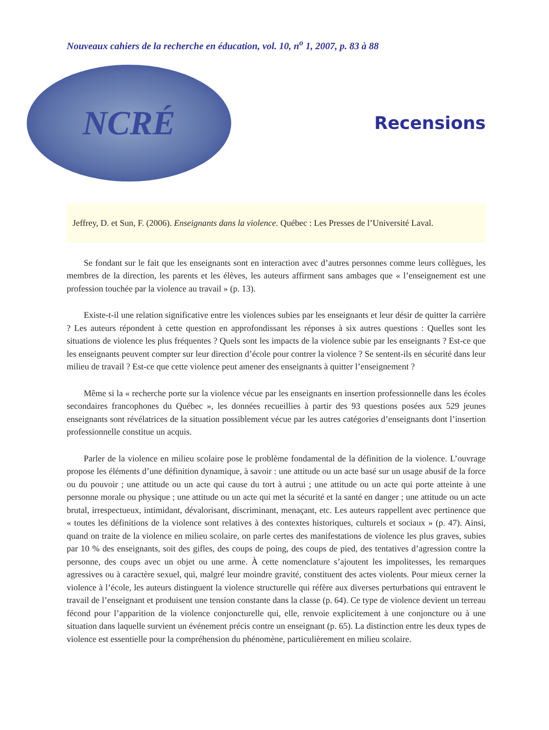Nouveaux cahiers de la recherche en éducation, vol. 10, n<sup>o</sup> 1, 2007, p. 83 à 88
NCRÉ
Recensions
Jeffrey, D. et Sun, F. (2006). Enseignants dans la violence. Québec : Les Presses de l’Université Laval.
Se fondant sur le fait que les enseignants sont en interaction avec d’autres personnes comme leurs collègues, les membres de la direction, les parents et les élèves, les auteurs affirment sans ambages que « l’enseignement est une profession touchée par la violence au travail » (p. 13).
Existe-t-il une relation significative entre les violences subies par les enseignants et leur désir de quitter la carrière ? Les auteurs répondent à cette question en approfondissant les réponses à six autres questions : Quelles sont les situations de violence les plus fréquentes ? Quels sont les impacts de la violence subie par les enseignants ? Est-ce que les enseignants peuvent compter sur leur direction d’école pour contrer la violence ? Se sentent-ils en sécurité dans leur milieu de travail ? Est-ce que cette violence peut amener des enseignants à quitter l’enseignement ?
Même si la « recherche porte sur la violence vécue par les enseignants en insertion professionnelle dans les écoles secondaires francophones du Québec », les données recueillies à partir des 93 questions posées aux 529 jeunes enseignants sont révélatrices de la situation possiblement vécue par les autres catégories d’enseignants dont l’insertion professionnelle constitue un acquis.
Parler de la violence en milieu scolaire pose le problème fondamental de la définition de la violence. L’ouvrage propose les éléments d’une définition dynamique, à savoir : une attitude ou un acte basé sur un usage abusif de la force ou du pouvoir ; une attitude ou un acte qui cause du tort à autrui ; une attitude ou un acte qui porte atteinte à une personne morale ou physique ; une attitude ou un acte qui met la sécurité et la santé en danger ; une attitude ou un acte brutal, irrespectueux, intimidant, dévalorisant, discriminant, menaçant, etc. Les auteurs rappellent avec pertinence que « toutes les définitions de la violence sont relatives à des contextes historiques, culturels et sociaux » (p. 47). Ainsi, quand on traite de la violence en milieu scolaire, on parle certes des manifestations de violence les plus graves, subies par 10 % des enseignants, soit des gifles, des coups de poing, des coups de pied, des tentatives d’agression contre la personne, des coups avec un objet ou une arme. À cette nomenclature s’ajoutent les impolitesses, les remarques agressives ou à caractère sexuel, qui, malgré leur moindre gravité, constituent des actes violents. Pour mieux cerner la violence à l’école, les auteurs distinguent la violence structurelle qui réfère aux diverses perturbations qui entravent le travail de l’enseignant et produisent une tension constante dans la classe (p. 64). Ce type de violence devient un terreau fécond pour l’apparition de la violence conjoncturelle qui, elle, renvoie explicitement à une conjoncture ou à une situation dans laquelle survient un événement précis contre un enseignant (p. 65). La distinction entre les deux types de violence est essentielle pour la compréhension du phénomène, particulièrement en milieu scolaire.